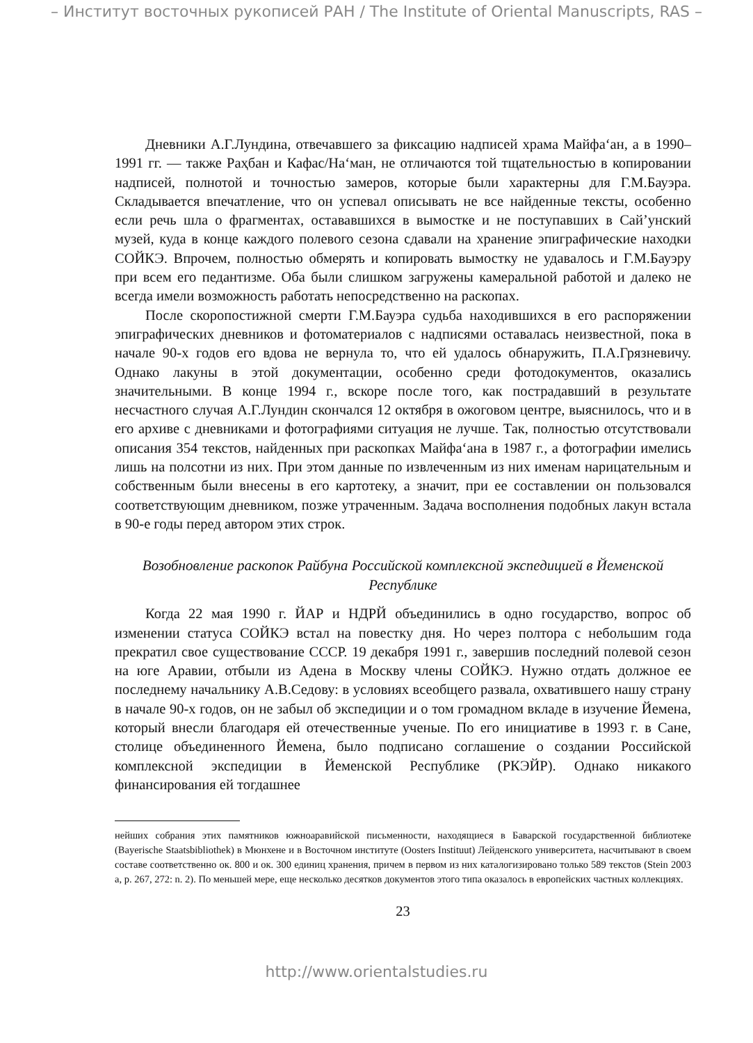– Институт восточных рукописей РАН / The Institute of Oriental Manuscripts, RAS –
Дневники А.Г.Лундина, отвечавшего за фиксацию надписей храма Майфа‘ан, а в 1990–1991 гг. — также Раҳбан и Кафас/На‘ман, не отличаются той тщательностью в копировании надписей, полнотой и точностью замеров, которые были характерны для Г.М.Бауэра. Складывается впечатление, что он успевал описывать не все найденные тексты, особенно если речь шла о фрагментах, остававшихся в вымостке и не поступавших в Сай’унский музей, куда в конце каждого полевого сезона сдавали на хранение эпиграфические находки СОЙКЭ. Впрочем, полностью обмерять и копировать вымостку не удавалось и Г.М.Бауэру при всем его педантизме. Оба были слишком загружены камеральной работой и далеко не всегда имели возможность работать непосредственно на раскопах.
После скоропостижной смерти Г.М.Бауэра судьба находившихся в его распоряжении эпиграфических дневников и фотоматериалов с надписями оставалась неизвестной, пока в начале 90-х годов его вдова не вернула то, что ей удалось обнаружить, П.А.Грязневичу. Однако лакуны в этой документации, особенно среди фотодокументов, оказались значительными. В конце 1994 г., вскоре после того, как пострадавший в результате несчастного случая А.Г.Лундин скончался 12 октября в ожоговом центре, выяснилось, что и в его архиве с дневниками и фотографиями ситуация не лучше. Так, полностью отсутствовали описания 354 текстов, найденных при раскопках Майфа‘ана в 1987 г., а фотографии имелись лишь на полсотни из них. При этом данные по извлеченным из них именам нарицательным и собственным были внесены в его картотеку, а значит, при ее составлении он пользовался соответствующим дневником, позже утраченным. Задача восполнения подобных лакун встала в 90-е годы перед автором этих строк.
Возобновление раскопок Райбуна Российской комплексной экспедицией в Йеменской Республике
Когда 22 мая 1990 г. ЙАР и НДРЙ объединились в одно государство, вопрос об изменении статуса СОЙКЭ встал на повестку дня. Но через полтора с небольшим года прекратил свое существование СССР. 19 декабря 1991 г., завершив последний полевой сезон на юге Аравии, отбыли из Адена в Москву члены СОЙКЭ. Нужно отдать должное ее последнему начальнику А.В.Седову: в условиях всеобщего развала, охватившего нашу страну в начале 90-х годов, он не забыл об экспедиции и о том громадном вкладе в изучение Йемена, который внесли благодаря ей отечественные ученые. По его инициативе в 1993 г. в Сане, столице объединенного Йемена, было подписано соглашение о создании Российской комплексной экспедиции в Йеменской Республике (РКЭЙР). Однако никакого финансирования ей тогдашнее
нейших собрания этих памятников южноаравийской письменности, находящиеся в Баварской государственной библиотеке (Bayerische Staatsbibliothek) в Мюнхене и в Восточном институте (Oosters Instituut) Лейденского университета, насчитывают в своем составе соответственно ок. 800 и ок. 300 единиц хранения, причем в первом из них каталогизировано только 589 текстов (Stein 2003 a, p. 267, 272: n. 2). По меньшей мере, еще несколько десятков документов этого типа оказалось в европейских частных коллекциях.
23
http://www.orientalstudies.ru